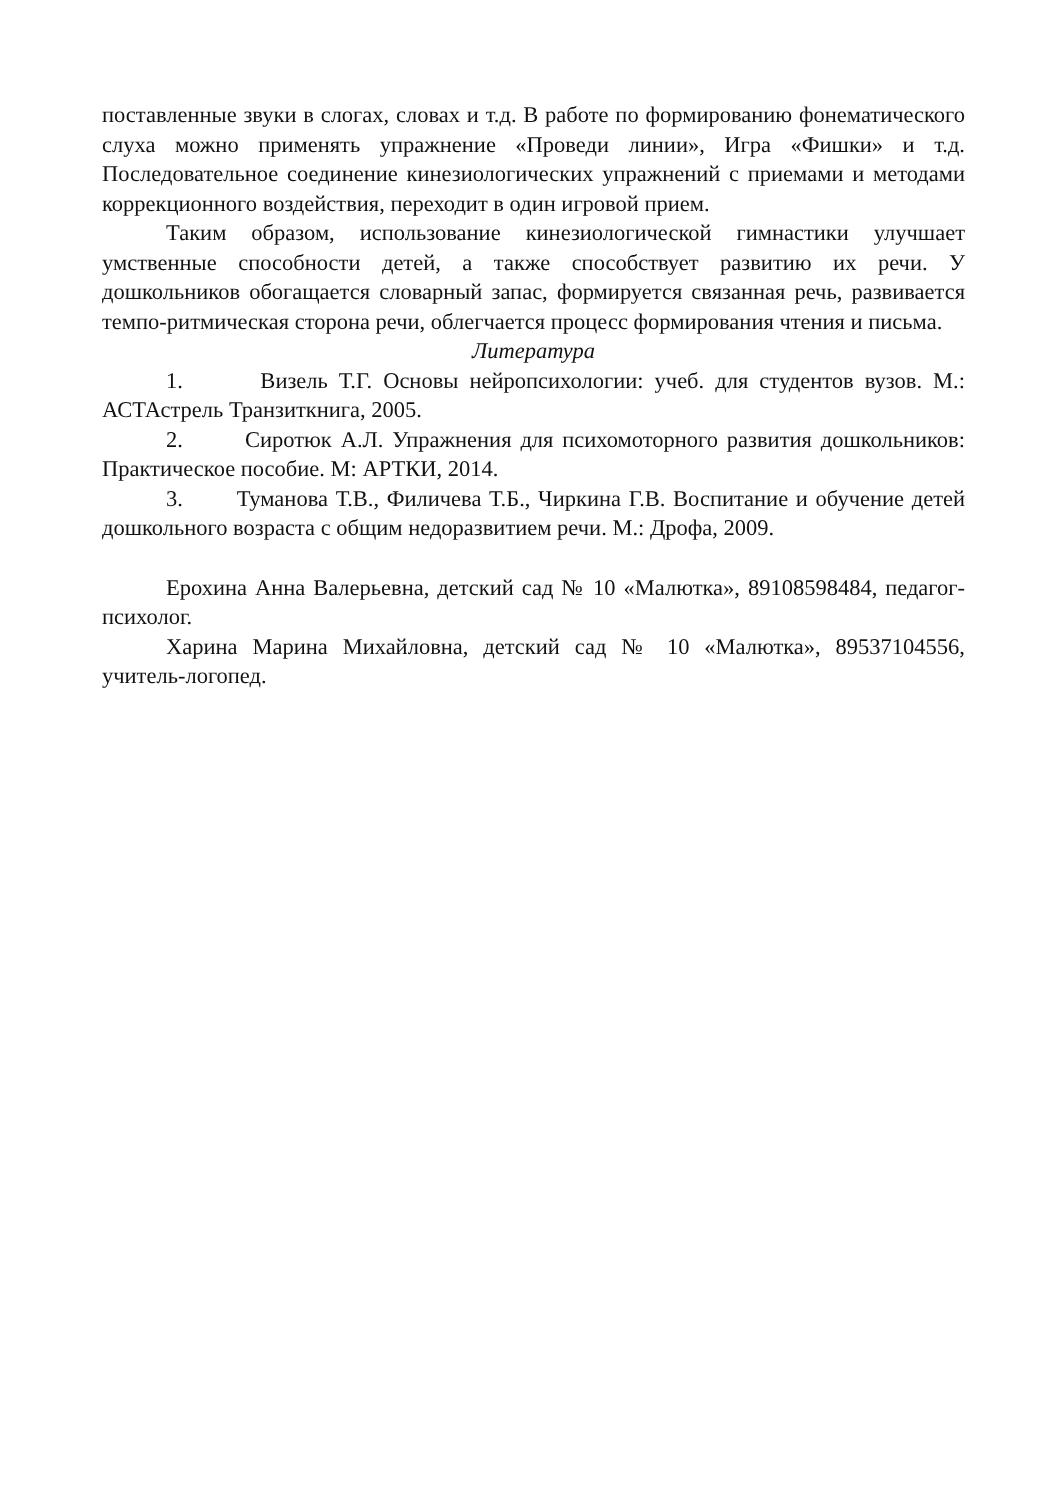поставленные звуки в слогах, словах и т.д. В работе по формированию фонематического слуха можно применять упражнение «Проведи линии», Игра «Фишки» и т.д. Последовательное соединение кинезиологических упражнений с приемами и методами коррекционного воздействия, переходит в один игровой прием.
Таким образом, использование кинезиологической гимнастики улучшает умственные способности детей, а также способствует развитию их речи. У дошкольников обогащается словарный запас, формируется связанная речь, развивается темпо-ритмическая сторона речи, облегчается процесс формирования чтения и письма.
Литература
1. Визель Т.Г. Основы нейропсихологии: учеб. для студентов вузов. М.: АСТАстрель Транзиткнига, 2005.
2. Сиротюк А.Л. Упражнения для психомоторного развития дошкольников: Практическое пособие. М: АРТКИ, 2014.
3. Туманова Т.В., Филичева Т.Б., Чиркина Г.В. Воспитание и обучение детей дошкольного возраста с общим недоразвитием речи. М.: Дрофа, 2009.
Ерохина Анна Валерьевна, детский сад № 10 «Малютка», 89108598484, педагог-психолог.
Харина Марина Михайловна, детский сад № 10 «Малютка», 89537104556, учитель-логопед.